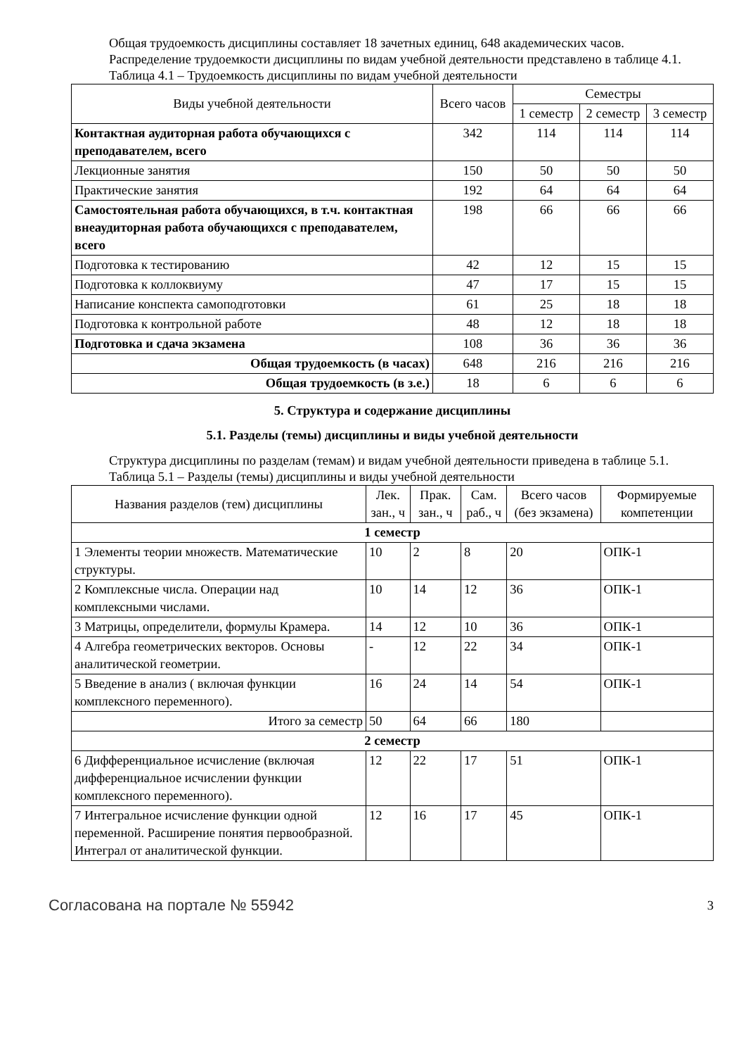Общая трудоемкость дисциплины составляет 18 зачетных единиц, 648 академических часов.
Распределение трудоемкости дисциплины по видам учебной деятельности представлено в таблице 4.1.
Таблица 4.1 – Трудоемкость дисциплины по видам учебной деятельности
| Виды учебной деятельности | Всего часов | Семестры | | |
| --- | --- | --- | --- | --- |
| | | 1 семестр | 2 семестр | 3 семестр |
| Контактная аудиторная работа обучающихся с преподавателем, всего | 342 | 114 | 114 | 114 |
| Лекционные занятия | 150 | 50 | 50 | 50 |
| Практические занятия | 192 | 64 | 64 | 64 |
| Самостоятельная работа обучающихся, в т.ч. контактная внеаудиторная работа обучающихся с преподавателем, всего | 198 | 66 | 66 | 66 |
| Подготовка к тестированию | 42 | 12 | 15 | 15 |
| Подготовка к коллоквиуму | 47 | 17 | 15 | 15 |
| Написание конспекта самоподготовки | 61 | 25 | 18 | 18 |
| Подготовка к контрольной работе | 48 | 12 | 18 | 18 |
| Подготовка и сдача экзамена | 108 | 36 | 36 | 36 |
| Общая трудоемкость (в часах) | 648 | 216 | 216 | 216 |
| Общая трудоемкость (в з.е.) | 18 | 6 | 6 | 6 |
5. Структура и содержание дисциплины
5.1. Разделы (темы) дисциплины и виды учебной деятельности
Структура дисциплины по разделам (темам) и видам учебной деятельности приведена в таблице 5.1.
Таблица 5.1 – Разделы (темы) дисциплины и виды учебной деятельности
| Названия разделов (тем) дисциплины | Лек. зан., ч | Прак. зан., ч | Сам. раб., ч | Всего часов (без экзамена) | Формируемые компетенции |
| --- | --- | --- | --- | --- | --- |
| 1 семестр | | | | | |
| 1 Элементы теории множеств. Математические структуры. | 10 | 2 | 8 | 20 | ОПК-1 |
| 2 Комплексные числа. Операции над комплексными числами. | 10 | 14 | 12 | 36 | ОПК-1 |
| 3 Матрицы, определители, формулы Крамера. | 14 | 12 | 10 | 36 | ОПК-1 |
| 4 Алгебра геометрических векторов. Основы аналитической геометрии. | - | 12 | 22 | 34 | ОПК-1 |
| 5 Введение в анализ ( включая функции комплексного переменного). | 16 | 24 | 14 | 54 | ОПК-1 |
| Итого за семестр | 50 | 64 | 66 | 180 | |
| 2 семестр | | | | | |
| 6 Дифференциальное исчисление (включая дифференциальное исчислении функции комплексного переменного). | 12 | 22 | 17 | 51 | ОПК-1 |
| 7 Интегральное исчисление функции одной переменной. Расширение понятия первообразной. Интеграл от аналитической функции. | 12 | 16 | 17 | 45 | ОПК-1 |
Согласована на портале № 55942 3